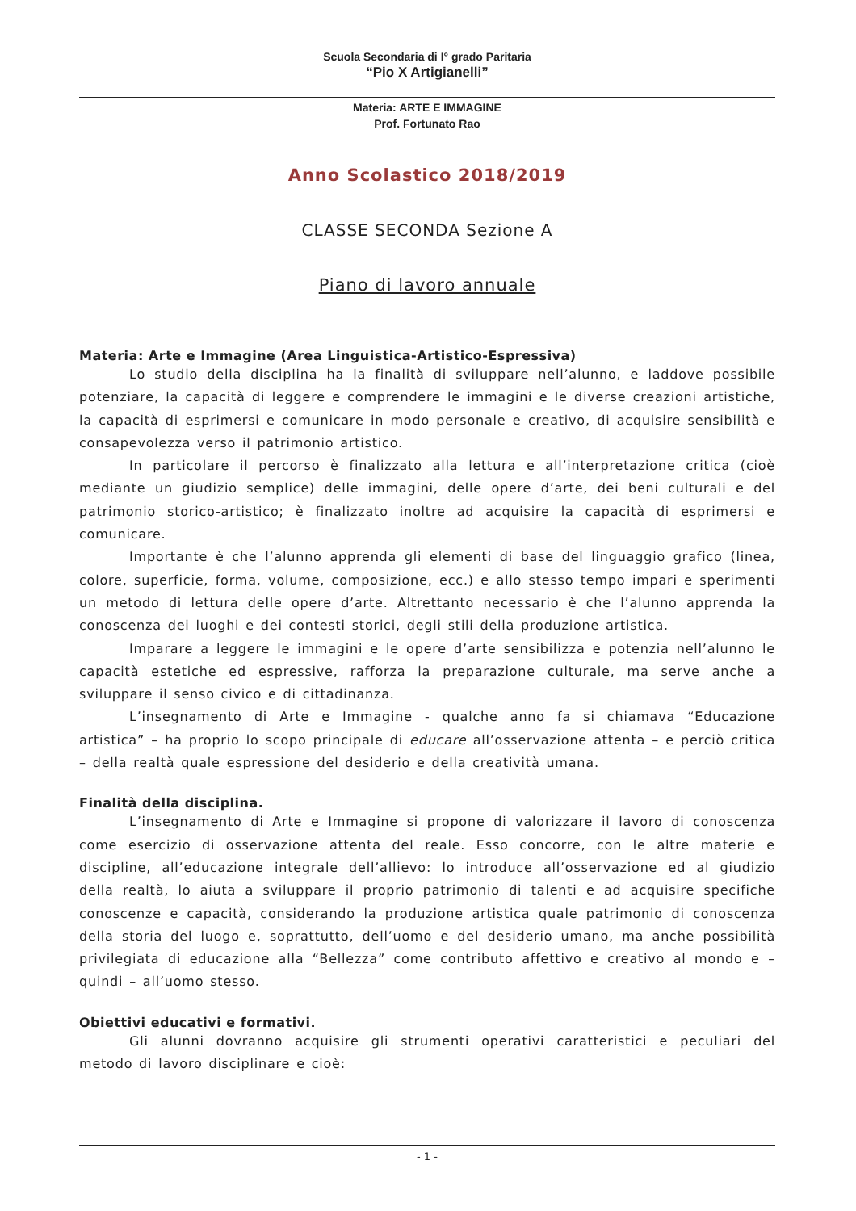Scuola Secondaria di I° grado Paritaria
“Pio X Artigianelli”
Materia: ARTE E IMMAGINE
Prof. Fortunato Rao
Anno Scolastico 2018/2019
CLASSE SECONDA Sezione A
Piano di lavoro annuale
Materia: Arte e Immagine (Area Linguistica-Artistico-Espressiva)
Lo studio della disciplina ha la finalità di sviluppare nell’alunno, e laddove possibile potenziare, la capacità di leggere e comprendere le immagini e le diverse creazioni artistiche, la capacità di esprimersi e comunicare in modo personale e creativo, di acquisire sensibilità e consapevolezza verso il patrimonio artistico.
In particolare il percorso è finalizzato alla lettura e all’interpretazione critica (cioè mediante un giudizio semplice) delle immagini, delle opere d’arte, dei beni culturali e del patrimonio storico-artistico; è finalizzato inoltre ad acquisire la capacità di esprimersi e comunicare.
Importante è che l’alunno apprenda gli elementi di base del linguaggio grafico (linea, colore, superficie, forma, volume, composizione, ecc.) e allo stesso tempo impari e sperimenti un metodo di lettura delle opere d’arte. Altrettanto necessario è che l’alunno apprenda la conoscenza dei luoghi e dei contesti storici, degli stili della produzione artistica.
Imparare a leggere le immagini e le opere d’arte sensibilizza e potenzia nell’alunno le capacità estetiche ed espressive, rafforza la preparazione culturale, ma serve anche a sviluppare il senso civico e di cittadinanza.
L’insegnamento di Arte e Immagine - qualche anno fa si chiamava “Educazione artistica” – ha proprio lo scopo principale di educare all’osservazione attenta – e perciò critica – della realtà quale espressione del desiderio e della creatività umana.
Finalità della disciplina.
L’insegnamento di Arte e Immagine si propone di valorizzare il lavoro di conoscenza come esercizio di osservazione attenta del reale. Esso concorre, con le altre materie e discipline, all’educazione integrale dell’allievo: lo introduce all’osservazione ed al giudizio della realtà, lo aiuta a sviluppare il proprio patrimonio di talenti e ad acquisire specifiche conoscenze e capacità, considerando la produzione artistica quale patrimonio di conoscenza della storia del luogo e, soprattutto, dell’uomo e del desiderio umano, ma anche possibilità privilegiata di educazione alla “Bellezza” come contributo affettivo e creativo al mondo e – quindi – all’uomo stesso.
Obiettivi educativi e formativi.
Gli alunni dovranno acquisire gli strumenti operativi caratteristici e peculiari del metodo di lavoro disciplinare e cioè:
- 1 -